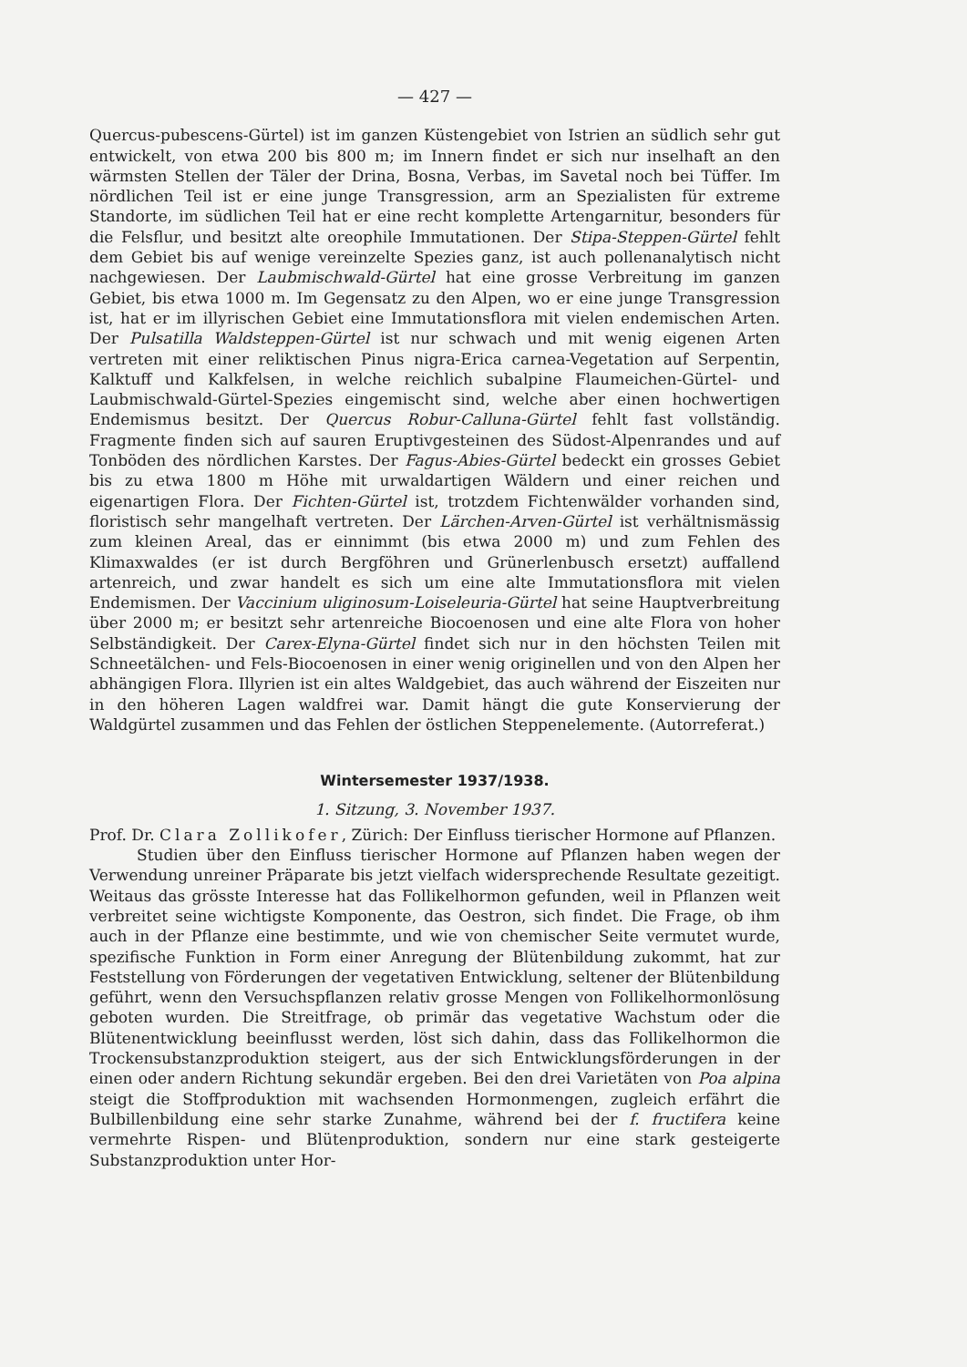— 427 —
Quercus-pubescens-Gürtel) ist im ganzen Küstengebiet von Istrien an südlich sehr gut entwickelt, von etwa 200 bis 800 m; im Innern findet er sich nur inselhaft an den wärmsten Stellen der Täler der Drina, Bosna, Verbas, im Savetal noch bei Tüffer. Im nördlichen Teil ist er eine junge Transgression, arm an Spezialisten für extreme Standorte, im südlichen Teil hat er eine recht komplette Artengarnitur, besonders für die Felsflur, und besitzt alte oreophile Immutationen. Der Stipa-Steppen-Gürtel fehlt dem Gebiet bis auf wenige vereinzelte Spezies ganz, ist auch pollenanalytisch nicht nachgewiesen. Der Laubmischwald-Gürtel hat eine grosse Verbreitung im ganzen Gebiet, bis etwa 1000 m. Im Gegensatz zu den Alpen, wo er eine junge Transgression ist, hat er im illyrischen Gebiet eine Immutationsflora mit vielen endemischen Arten. Der Pulsatilla Waldsteppen-Gürtel ist nur schwach und mit wenig eigenen Arten vertreten mit einer reliktischen Pinus nigra-Erica carnea-Vegetation auf Serpentin, Kalktuff und Kalkfelsen, in welche reichlich subalpine Flaumeichen-Gürtel- und Laubmischwald-Gürtel-Spezies eingemischt sind, welche aber einen hochwertigen Endemismus besitzt. Der Quercus Robur-Calluna-Gürtel fehlt fast vollständig. Fragmente finden sich auf sauren Eruptivgesteinen des Südost-Alpenrandes und auf Tonböden des nördlichen Karstes. Der Fagus-Abies-Gürtel bedeckt ein grosses Gebiet bis zu etwa 1800 m Höhe mit urwaldartigen Wäldern und einer reichen und eigenartigen Flora. Der Fichten-Gürtel ist, trotzdem Fichtenwälder vorhanden sind, floristisch sehr mangelhaft vertreten. Der Lärchen-Arven-Gürtel ist verhältnismässig zum kleinen Areal, das er einnimmt (bis etwa 2000 m) und zum Fehlen des Klimaxwaldes (er ist durch Bergföhren und Grünerlenbusch ersetzt) auffallend artenreich, und zwar handelt es sich um eine alte Immutationsflora mit vielen Endemismen. Der Vaccinium uliginosum-Loiseleuria-Gürtel hat seine Hauptverbreitung über 2000 m; er besitzt sehr artenreiche Biocoenosen und eine alte Flora von hoher Selbständigkeit. Der Carex-Elyna-Gürtel findet sich nur in den höchsten Teilen mit Schneetälchen- und Fels-Biocoenosen in einer wenig originellen und von den Alpen her abhängigen Flora. Illyrien ist ein altes Waldgebiet, das auch während der Eiszeiten nur in den höheren Lagen waldfrei war. Damit hängt die gute Konservierung der Waldgürtel zusammen und das Fehlen der östlichen Steppenelemente. (Autorreferat.)
Wintersemester 1937/1938.
1. Sitzung, 3. November 1937.
Prof. Dr. Clara Zollikofer, Zürich: Der Einfluss tierischer Hormone auf Pflanzen.
Studien über den Einfluss tierischer Hormone auf Pflanzen haben wegen der Verwendung unreiner Präparate bis jetzt vielfach widersprechende Resultate gezeitigt. Weitaus das grösste Interesse hat das Follikelhormon gefunden, weil in Pflanzen weit verbreitet seine wichtigste Komponente, das Oestron, sich findet. Die Frage, ob ihm auch in der Pflanze eine bestimmte, und wie von chemischer Seite vermutet wurde, spezifische Funktion in Form einer Anregung der Blütenbildung zukommt, hat zur Feststellung von Förderungen der vegetativen Entwicklung, seltener der Blütenbildung geführt, wenn den Versuchspflanzen relativ grosse Mengen von Follikelhormonlösung geboten wurden. Die Streitfrage, ob primär das vegetative Wachstum oder die Blütenentwicklung beeinflusst werden, löst sich dahin, dass das Follikelhormon die Trockensubstanzproduktion steigert, aus der sich Entwicklungsförderungen in der einen oder andern Richtung sekundär ergeben. Bei den drei Varietäten von Poa alpina steigt die Stoffproduktion mit wachsenden Hormonmengen, zugleich erfährt die Bulbillenbildung eine sehr starke Zunahme, während bei der f. fructifera keine vermehrte Rispen- und Blütenproduktion, sondern nur eine stark gesteigerte Substanzproduktion unter Hor-